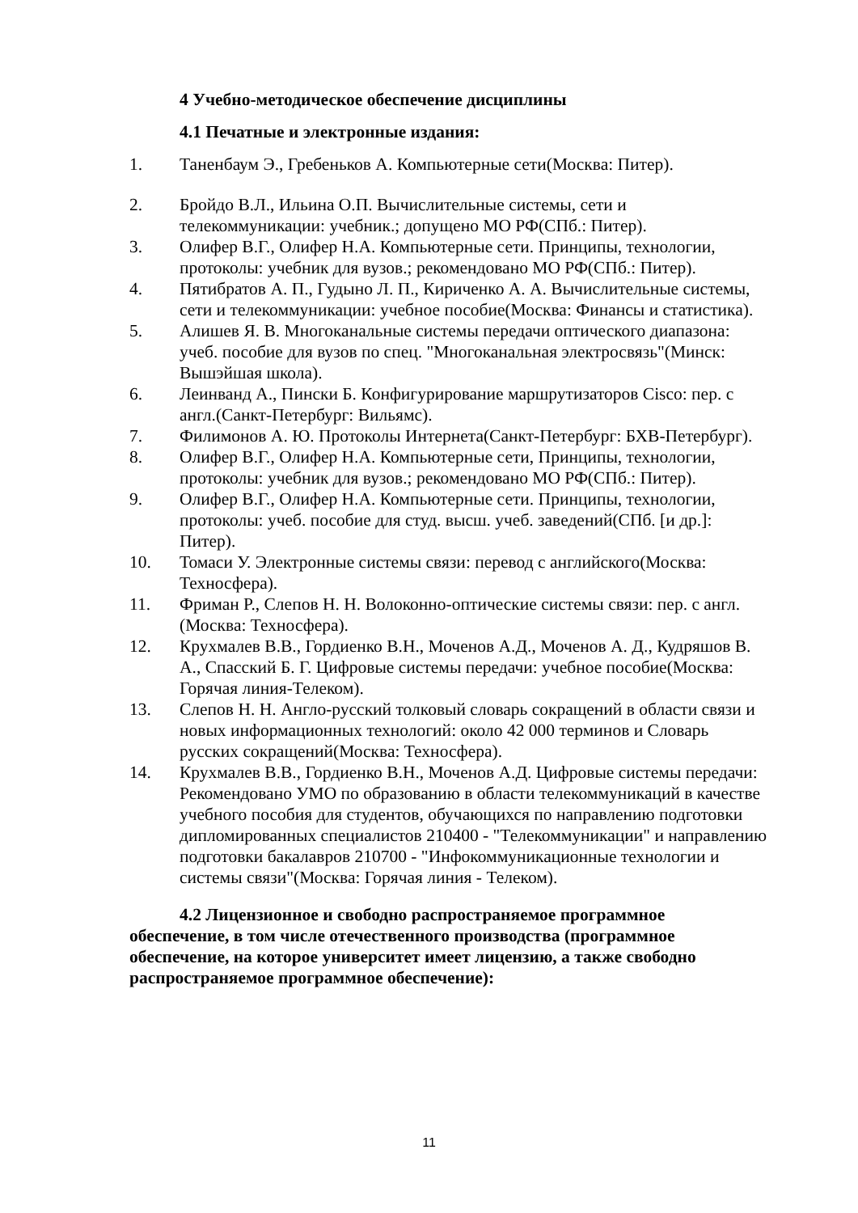4 Учебно-методическое обеспечение дисциплины
4.1 Печатные и электронные издания:
1. Таненбаум Э., Гребеньков А. Компьютерные сети(Москва: Питер).
2. Бройдо В.Л., Ильина О.П. Вычислительные системы, сети и телекоммуникации: учебник.; допущено МО РФ(СПб.: Питер).
3. Олифер В.Г., Олифер Н.А. Компьютерные сети. Принципы, технологии, протоколы: учебник для вузов.; рекомендовано МО РФ(СПб.: Питер).
4. Пятибратов А. П., Гудыно Л. П., Кириченко А. А. Вычислительные системы, сети и телекоммуникации: учебное пособие(Москва: Финансы и статистика).
5. Алишев Я. В. Многоканальные системы передачи оптического диапазона: учеб. пособие для вузов по спец. "Многоканальная электросвязь"(Минск: Вышэйшая школа).
6. Леинванд А., Пински Б. Конфигурирование маршрутизаторов Cisco: пер. с англ.(Санкт-Петербург: Вильямс).
7. Филимонов А. Ю. Протоколы Интернета(Санкт-Петербург: БХВ-Петербург).
8. Олифер В.Г., Олифер Н.А. Компьютерные сети, Принципы, технологии, протоколы: учебник для вузов.; рекомендовано МО РФ(СПб.: Питер).
9. Олифер В.Г., Олифер Н.А. Компьютерные сети. Принципы, технологии, протоколы: учеб. пособие для студ. высш. учеб. заведений(СПб. [и др.]: Питер).
10. Томаси У. Электронные системы связи: перевод с английского(Москва: Техносфера).
11. Фриман Р., Слепов Н. Н. Волоконно-оптические системы связи: пер. с англ.(Москва: Техносфера).
12. Крухмалев В.В., Гордиенко В.Н., Моченов А.Д., Моченов А. Д., Кудряшов В. А., Спасский Б. Г. Цифровые системы передачи: учебное пособие(Москва: Горячая линия-Телеком).
13. Слепов Н. Н. Англо-русский толковый словарь сокращений в области связи и новых информационных технологий: около 42 000 терминов и Словарь русских сокращений(Москва: Техносфера).
14. Крухмалев В.В., Гордиенко В.Н., Моченов А.Д. Цифровые системы передачи: Рекомендовано УМО по образованию в области телекоммуникаций в качестве учебного пособия для студентов, обучающихся по направлению подготовки дипломированных специалистов 210400 - "Телекоммуникации" и направлению подготовки бакалавров 210700 - "Инфокоммуникационные технологии и системы связи"(Москва: Горячая линия - Телеком).
4.2 Лицензионное и свободно распространяемое программное обеспечение, в том числе отечественного производства (программное обеспечение, на которое университет имеет лицензию, а также свободно распространяемое программное обеспечение):
11